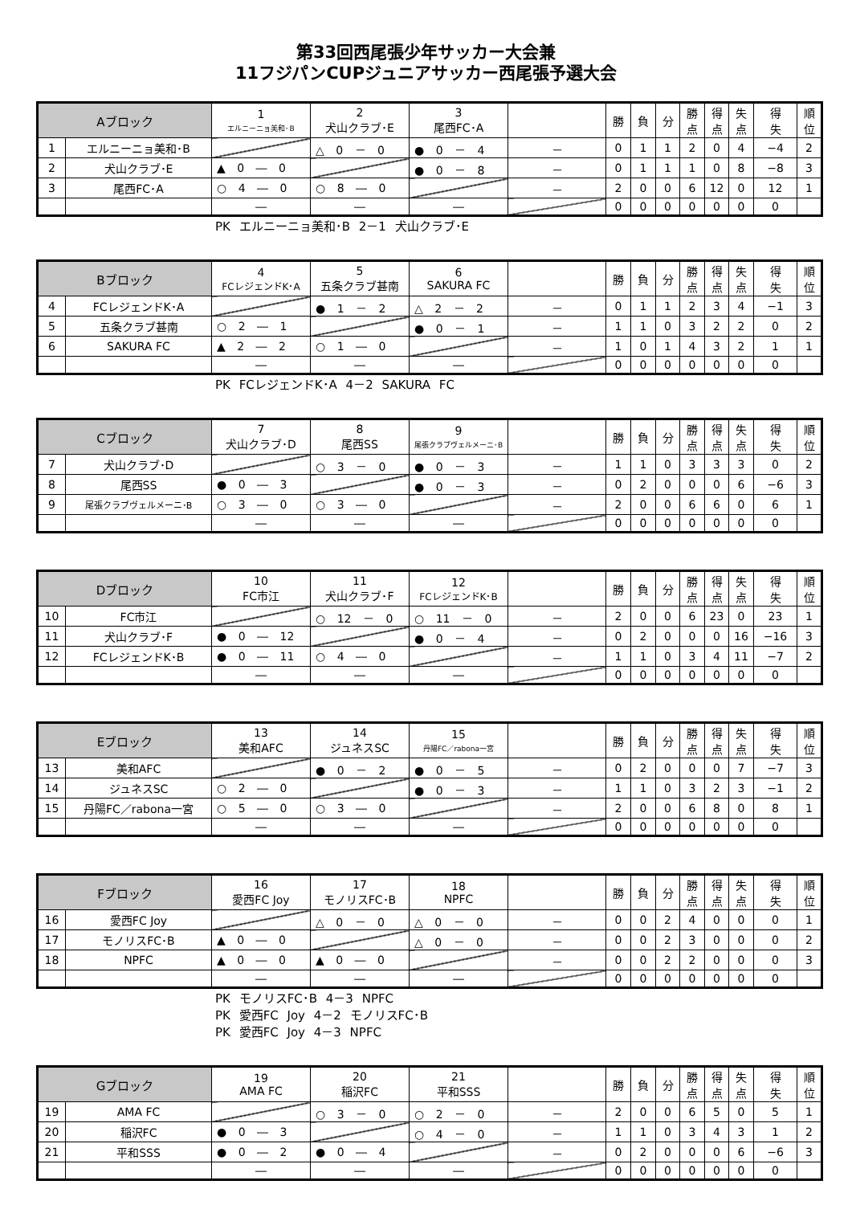第33回西尾張少年サッカー大会兼
11フジパンCUPジュニアサッカー西尾張予選大会
| Aブロック | | 1 エルニーニョ美和･B | 2 犬山クラブ･E | 3 尾西FC･A | | 勝 | 負 | 分 | 勝 点 | 得 点 | 失 点 | 得 失 | 順 位 |
| --- | --- | --- | --- | --- | --- | --- | --- | --- | --- | --- | --- | --- | --- |
| 1 | エルニーニョ美和･B | | △ 0 － 0 | ● 0 － 4 | － | 0 | 1 | 1 | 2 | 0 | 4 | −4 | 2 |
| 2 | 犬山クラブ･E | ▲ 0 ― 0 | | ● 0 － 8 | － | 0 | 1 | 1 | 1 | 0 | 8 | −8 | 3 |
| 3 | 尾西FC･A | ○ 4 ― 0 | ○ 8 ― 0 | | － | 2 | 0 | 0 | 6 | 12 | 0 | 12 | 1 |
| | | ― | ― | ― | | 0 | 0 | 0 | 0 | 0 | 0 | 0 | |
PK エルニーニョ美和･B 2－1 犬山クラブ･E
| Bブロック | | 4 FCレジェンドK･A | 5 五条クラブ甚南 | 6 SAKURA FC | | 勝 | 負 | 分 | 勝 点 | 得 点 | 失 点 | 得 失 | 順 位 |
| --- | --- | --- | --- | --- | --- | --- | --- | --- | --- | --- | --- | --- | --- |
| 4 | FCレジェンドK･A | | ● 1 － 2 | △ 2 － 2 | － | 0 | 1 | 1 | 2 | 3 | 4 | −1 | 3 |
| 5 | 五条クラブ甚南 | ○ 2 ― 1 | | ● 0 － 1 | － | 1 | 1 | 0 | 3 | 2 | 2 | 0 | 2 |
| 6 | SAKURA FC | ▲ 2 ― 2 | ○ 1 ― 0 | | － | 1 | 0 | 1 | 4 | 3 | 2 | 1 | 1 |
| | | ― | ― | ― | | 0 | 0 | 0 | 0 | 0 | 0 | 0 | |
PK FCレジェンドK･A 4－2 SAKURA FC
| Cブロック | | 7 犬山クラブ･D | 8 尾西SS | 9 尾張クラブヴェルメーニ･B | | 勝 | 負 | 分 | 勝 点 | 得 点 | 失 点 | 得 失 | 順 位 |
| --- | --- | --- | --- | --- | --- | --- | --- | --- | --- | --- | --- | --- | --- |
| 7 | 犬山クラブ･D | | ○ 3 － 0 | ● 0 － 3 | － | 1 | 1 | 0 | 3 | 3 | 3 | 0 | 2 |
| 8 | 尾西SS | ● 0 ― 3 | | ● 0 － 3 | － | 0 | 2 | 0 | 0 | 0 | 6 | −6 | 3 |
| 9 | 尾張クラブヴェルメーニ･B | ○ 3 ― 0 | ○ 3 ― 0 | | － | 2 | 0 | 0 | 6 | 6 | 0 | 6 | 1 |
| | | ― | ― | ― | | 0 | 0 | 0 | 0 | 0 | 0 | 0 | |
| Dブロック | | 10 FC市江 | 11 犬山クラブ･F | 12 FCレジェンドK･B | | 勝 | 負 | 分 | 勝 点 | 得 点 | 失 点 | 得 失 | 順 位 |
| --- | --- | --- | --- | --- | --- | --- | --- | --- | --- | --- | --- | --- | --- |
| 10 | FC市江 | | ○ 12 － 0 | ○ 11 － 0 | － | 2 | 0 | 0 | 6 | 23 | 0 | 23 | 1 |
| 11 | 犬山クラブ･F | ● 0 ― 12 | | ● 0 － 4 | － | 0 | 2 | 0 | 0 | 0 | 16 | −16 | 3 |
| 12 | FCレジェンドK･B | ● 0 ― 11 | ○ 4 ― 0 | | － | 1 | 1 | 0 | 3 | 4 | 11 | −7 | 2 |
| | | ― | ― | ― | | 0 | 0 | 0 | 0 | 0 | 0 | 0 | |
| Eブロック | | 13 美和AFC | 14 ジュネスSC | 15 丹陽FC／rabona一宮 | | 勝 | 負 | 分 | 勝 点 | 得 点 | 失 点 | 得 失 | 順 位 |
| --- | --- | --- | --- | --- | --- | --- | --- | --- | --- | --- | --- | --- | --- |
| 13 | 美和AFC | | ● 0 － 2 | ● 0 － 5 | － | 0 | 2 | 0 | 0 | 0 | 7 | −7 | 3 |
| 14 | ジュネスSC | ○ 2 ― 0 | | ● 0 － 3 | － | 1 | 1 | 0 | 3 | 2 | 3 | −1 | 2 |
| 15 | 丹陽FC／rabona一宮 | ○ 5 ― 0 | ○ 3 ― 0 | | － | 2 | 0 | 0 | 6 | 8 | 0 | 8 | 1 |
| | | ― | ― | ― | | 0 | 0 | 0 | 0 | 0 | 0 | 0 | |
| Fブロック | | 16 愛西FC Joy | 17 モノリスFC･B | 18 NPFC | | 勝 | 負 | 分 | 勝 点 | 得 点 | 失 点 | 得 失 | 順 位 |
| --- | --- | --- | --- | --- | --- | --- | --- | --- | --- | --- | --- | --- | --- |
| 16 | 愛西FC Joy | | △ 0 － 0 | △ 0 － 0 | － | 0 | 0 | 2 | 4 | 0 | 0 | 0 | 1 |
| 17 | モノリスFC･B | ▲ 0 ― 0 | | △ 0 － 0 | － | 0 | 0 | 2 | 3 | 0 | 0 | 0 | 2 |
| 18 | NPFC | ▲ 0 ― 0 | ▲ 0 ― 0 | | － | 0 | 0 | 2 | 2 | 0 | 0 | 0 | 3 |
| | | ― | ― | ― | | 0 | 0 | 0 | 0 | 0 | 0 | 0 | |
PK モノリスFC･B 4－3 NPFC
PK 愛西FC Joy 4－2 モノリスFC･B
PK 愛西FC Joy 4－3 NPFC
| Gブロック | | 19 AMA FC | 20 稲沢FC | 21 平和SSS | | 勝 | 負 | 分 | 勝 点 | 得 点 | 失 点 | 得 失 | 順 位 |
| --- | --- | --- | --- | --- | --- | --- | --- | --- | --- | --- | --- | --- | --- |
| 19 | AMA FC | | ○ 3 － 0 | ○ 2 － 0 | － | 2 | 0 | 0 | 6 | 5 | 0 | 5 | 1 |
| 20 | 稲沢FC | ● 0 ― 3 | | ○ 4 － 0 | － | 1 | 1 | 0 | 3 | 4 | 3 | 1 | 2 |
| 21 | 平和SSS | ● 0 ― 2 | ● 0 ― 4 | | － | 0 | 2 | 0 | 0 | 0 | 6 | −6 | 3 |
| | | ― | ― | ― | | 0 | 0 | 0 | 0 | 0 | 0 | 0 | |